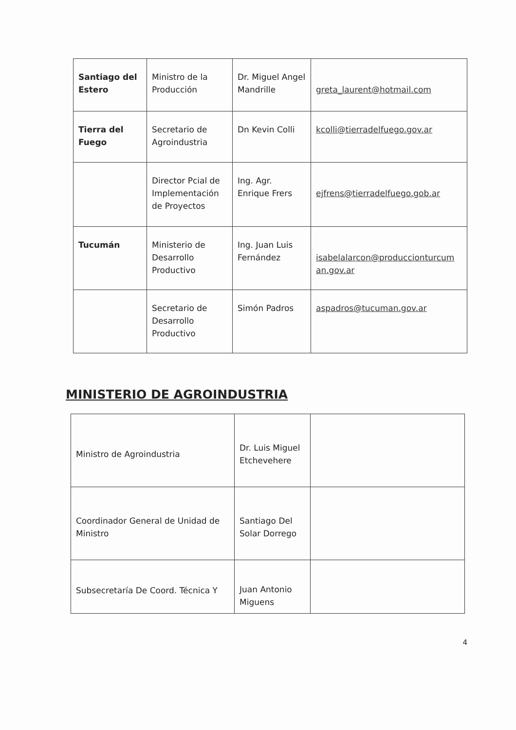| Santiago del Estero | Ministro de la Producción | Dr. Miguel Angel Mandrille | greta_laurent@hotmail.com |
| Tierra del Fuego | Secretario de Agroindustria | Dn Kevin Colli | kcolli@tierradelfuego.gov.ar |
| | Director Pcial de Implementación de Proyectos | Ing. Agr. Enrique Frers | ejfrens@tierradelfuego.gob.ar |
| Tucumán | Ministerio de Desarrollo Productivo | Ing. Juan Luis Fernández | isabelalarcon@produccionturcum an.gov.ar |
| | Secretario de Desarrollo Productivo | Simón Padros | aspadros@tucuman.gov.ar |
MINISTERIO DE AGROINDUSTRIA
| Ministro de Agroindustria | Dr. Luis Miguel Etchevehere | |
| Coordinador General de Unidad de Ministro | Santiago Del Solar Dorrego | |
| Subsecretaría De Coord. Técnica Y | Juan Antonio Miguens | |
4